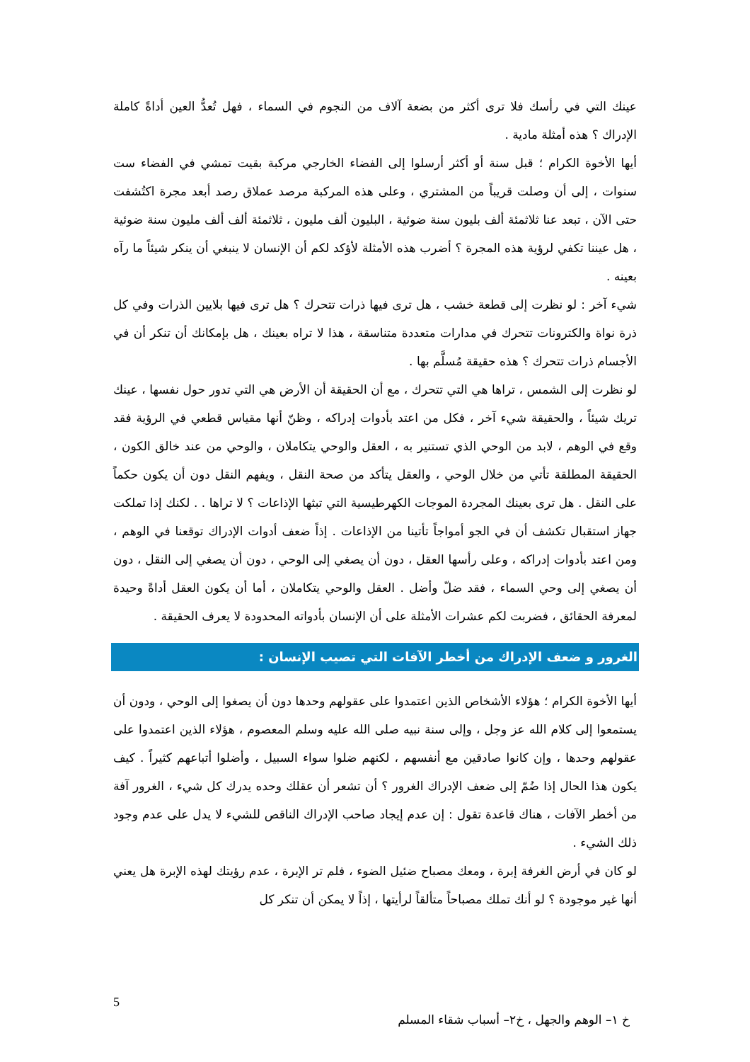عينك التي في رأسك فلا ترى أكثر من بضعة آلاف من النجوم في السماء ، فهل تُعدُّ العين أداةً كاملة الإدراك ؟ هذه أمثلة مادية .
أيها الأخوة الكرام ؛ قبل سنة أو أكثر أرسلوا إلى الفضاء الخارجي مركبة بقيت تمشي في الفضاء ست سنوات ، إلى أن وصلت قريباً من المشتري ، وعلى هذه المركبة مرصد عملاق رصد أبعد مجرة اكتُشفت حتى الآن ، تبعد عنا ثلاثمئة ألف بليون سنة ضوئية ، البليون ألف مليون ، ثلاثمئة ألف ألف مليون سنة ضوئية ، هل عيننا تكفي لرؤية هذه المجرة ؟ أضرب هذه الأمثلة لأؤكد لكم أن الإنسان لا ينبغي أن ينكر شيئاً ما رآه بعينه .
شيء آخر : لو نظرت إلى قطعة خشب ، هل ترى فيها ذرات تتحرك ؟ هل ترى فيها بلايين الذرات وفي كل ذرة نواة والكترونات تتحرك في مدارات متعددة متناسقة ، هذا لا تراه بعينك ، هل بإمكانك أن تنكر أن في الأجسام ذرات تتحرك ؟ هذه حقيقة مُسلَّم بها .
لو نظرت إلى الشمس ، تراها هي التي تتحرك ، مع أن الحقيقة أن الأرض هي التي تدور حول نفسها ، عينك تريك شيئاً ، والحقيقة شيء آخر ، فكل من اعتد بأدوات إدراكه ، وظنّ أنها مقياس قطعي في الرؤية فقد وقع في الوهم ، لابد من الوحي الذي تستنير به ، العقل والوحي يتكاملان ، والوحي من عند خالق الكون ، الحقيقة المطلقة تأتي من خلال الوحي ، والعقل يتأكد من صحة النقل ، ويفهم النقل دون أن يكون حكماً على النقل . هل ترى بعينك المجردة الموجات الكهرطيسية التي تبثها الإذاعات ؟ لا تراها . . لكنك إذا تملكت جهاز استقبال تكشف أن في الجو أمواجاً تأتينا من الإذاعات . إذاً ضعف أدوات الإدراك توقعنا في الوهم ، ومن اعتد بأدوات إدراكه ، وعلى رأسها العقل ، دون أن يصغي إلى الوحي ، دون أن يصغي إلى النقل ، دون أن يصغي إلى وحي السماء ، فقد ضلّ وأضل . العقل والوحي يتكاملان ، أما أن يكون العقل أداةً وحيدة لمعرفة الحقائق ، فضربت لكم عشرات الأمثلة على أن الإنسان بأدواته المحدودة لا يعرف الحقيقة .
الغرور و ضعف الإدراك من أخطر الآفات التي تصيب الإنسان :
أيها الأخوة الكرام ؛ هؤلاء الأشخاص الذين اعتمدوا على عقولهم وحدها دون أن يصغوا إلى الوحي ، ودون أن يستمعوا إلى كلام الله عز وجل ، وإلى سنة نبيه صلى الله عليه وسلم المعصوم ، هؤلاء الذين اعتمدوا على عقولهم وحدها ، وإن كانوا صادقين مع أنفسهم ، لكنهم ضلوا سواء السبيل ، وأضلوا أتباعهم كثيراً . كيف يكون هذا الحال إذا ضُمّ إلى ضعف الإدراك الغرور ؟ أن تشعر أن عقلك وحده يدرك كل شيء ، الغرور آفة من أخطر الآفات ، هناك قاعدة تقول : إن عدم إيجاد صاحب الإدراك الناقص للشيء لا يدل على عدم وجود ذلك الشيء .
لو كان في أرض الغرفة إبرة ، ومعك مصباح ضئيل الضوء ، فلم تر الإبرة ، عدم رؤيتك لهذه الإبرة هل يعني أنها غير موجودة ؟ لو أنك تملك مصباحاً متألقاً لرأيتها ، إذاً لا يمكن أن تنكر كل
5
خ ١– الوهم والجهل ، خ٢– أسباب شقاء المسلم